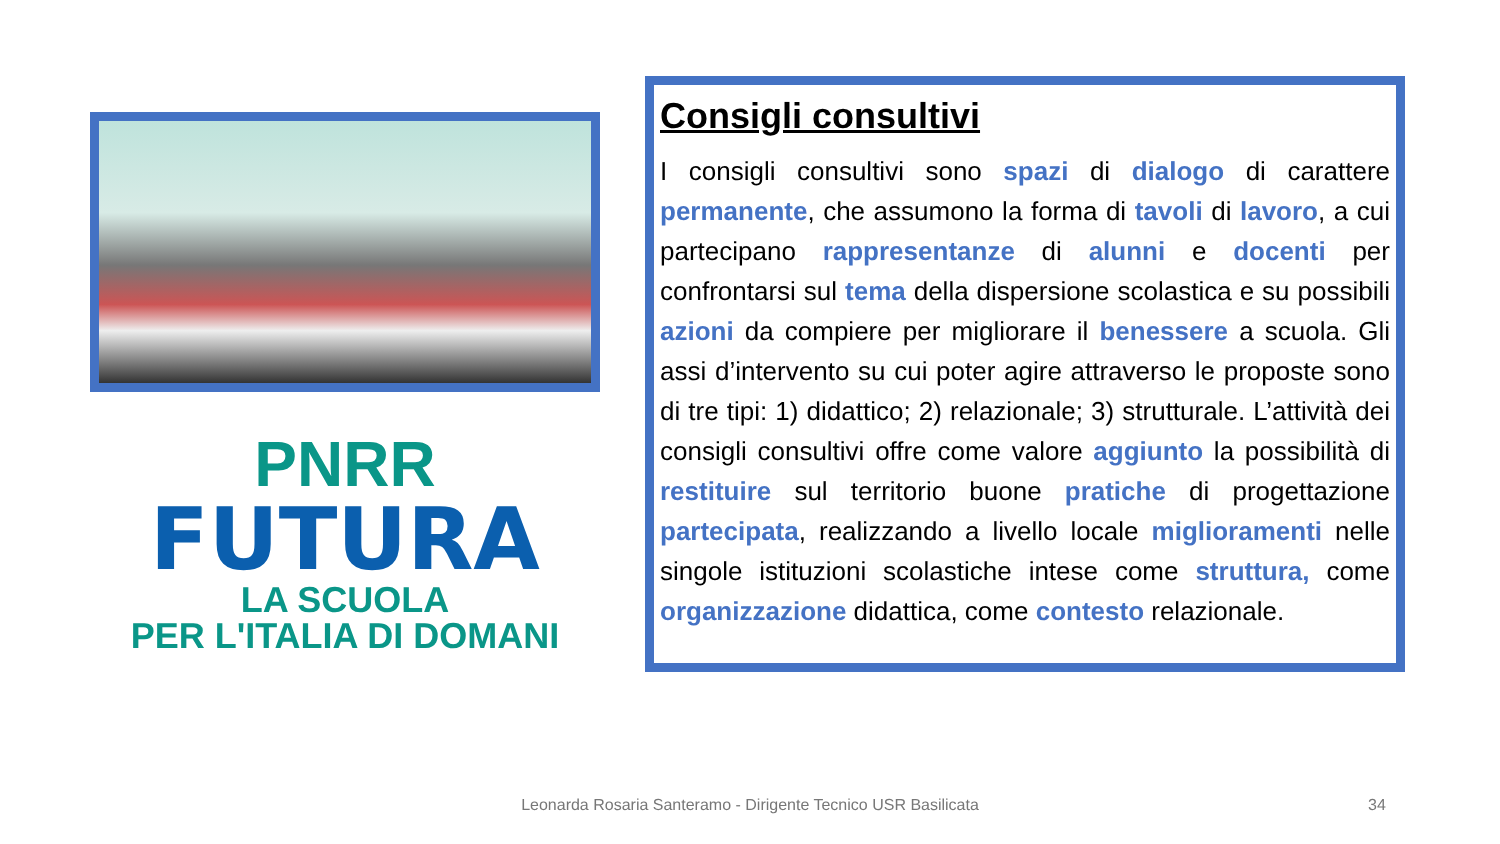PNRR
FUTURA
LA SCUOLA
PER L'ITALIA DI DOMANI
Consigli consultivi
I consigli consultivi sono spazi di dialogo di carattere permanente, che assumono la forma di tavoli di lavoro, a cui partecipano rappresentanze di alunni e docenti per confrontarsi sul tema della dispersione scolastica e su possibili azioni da compiere per migliorare il benessere a scuola. Gli assi d’intervento su cui poter agire attraverso le proposte sono di tre tipi: 1) didattico; 2) relazionale; 3) strutturale. L’attività dei consigli consultivi offre come valore aggiunto la possibilità di restituire sul territorio buone pratiche di progettazione partecipata, realizzando a livello locale miglioramenti nelle singole istituzioni scolastiche intese come struttura, come organizzazione didattica, come contesto relazionale.
Leonarda Rosaria Santeramo - Dirigente Tecnico USR Basilicata 34